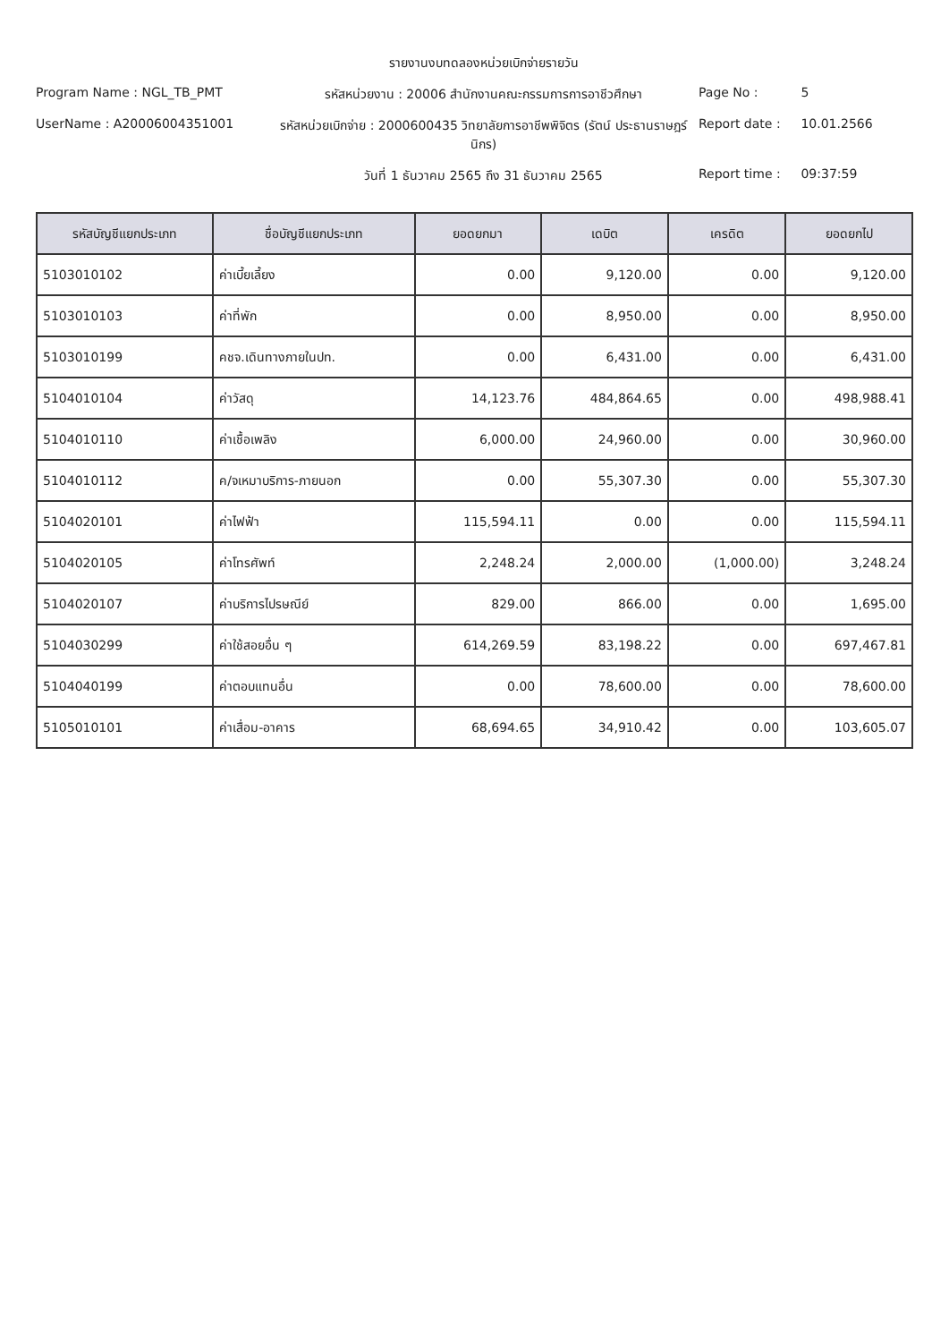รายงานงบทดลองหน่วยเบิกจ่ายรายวัน
Program Name : NGL_TB_PMT
รหัสหน่วยงาน : 20006 สำนักงานคณะกรรมการการอาชีวศึกษา
Page No : 5
UserName : A2000600435100​1
รหัสหน่วยเบิกจ่าย : 2000600435 วิทยาลัยการอาชีพพิจิตร (รัตน์ ประธานราษฎร์นิกร)
Report date : 10.01.2566
วันที่ 1 ธันวาคม 2565 ถึง 31 ธันวาคม 2565
Report time : 09:37:59
| รหัสบัญชีแยกประเภท | ชื่อบัญชีแยกประเภท | ยอดยกมา | เดบิต | เครดิต | ยอดยกไป |
| --- | --- | --- | --- | --- | --- |
| 5103010102 | ค่าเบี้ยเลี้ยง | 0.00 | 9,120.00 | 0.00 | 9,120.00 |
| 5103010103 | ค่าที่พัก | 0.00 | 8,950.00 | 0.00 | 8,950.00 |
| 5103010199 | คชจ.เดินทางภายในปท. | 0.00 | 6,431.00 | 0.00 | 6,431.00 |
| 5104010104 | ค่าวัสดุ | 14,123.76 | 484,864.65 | 0.00 | 498,988.41 |
| 5104010110 | ค่าเชื้อเพลิง | 6,000.00 | 24,960.00 | 0.00 | 30,960.00 |
| 5104010112 | ค/จเหมาบริการ-ภายนอก | 0.00 | 55,307.30 | 0.00 | 55,307.30 |
| 5104020101 | ค่าไฟฟ้า | 115,594.11 | 0.00 | 0.00 | 115,594.11 |
| 5104020105 | ค่าโทรศัพท์ | 2,248.24 | 2,000.00 | (1,000.00) | 3,248.24 |
| 5104020107 | ค่าบริการไปรษณีย์ | 829.00 | 866.00 | 0.00 | 1,695.00 |
| 5104030299 | ค่าใช้สอยอื่น ๆ | 614,269.59 | 83,198.22 | 0.00 | 697,467.81 |
| 5104040199 | ค่าตอบแทนอื่น | 0.00 | 78,600.00 | 0.00 | 78,600.00 |
| 5105010101 | ค่าเสื่อม-อาคาร | 68,694.65 | 34,910.42 | 0.00 | 103,605.07 |